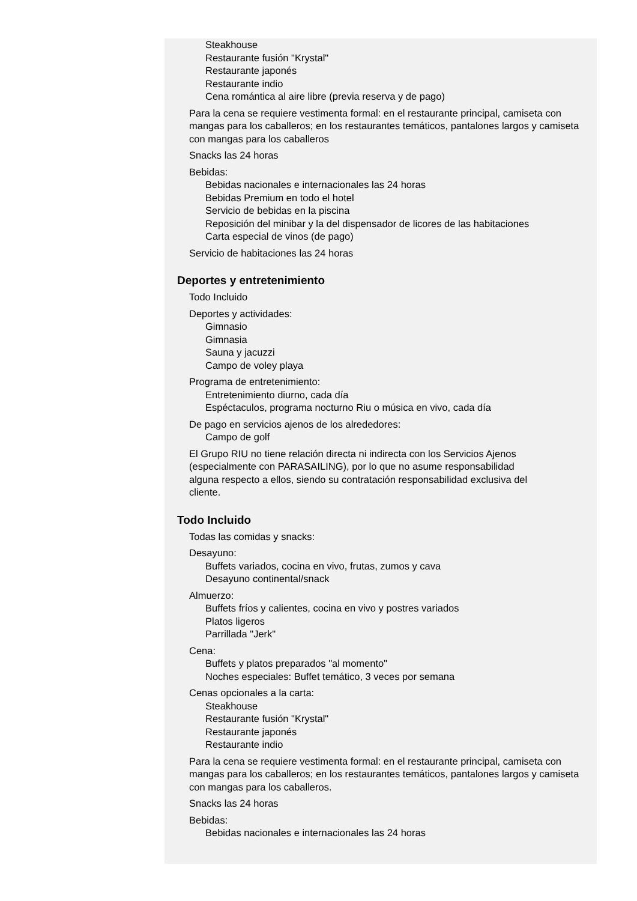Steakhouse
Restaurante fusión "Krystal"
Restaurante japonés
Restaurante indio
Cena romántica al aire libre (previa reserva y de pago)
Para la cena se requiere vestimenta formal: en el restaurante principal, camiseta con mangas para los caballeros; en los restaurantes temáticos, pantalones largos y camiseta con mangas para los caballeros
Snacks las 24 horas
Bebidas:
Bebidas nacionales e internacionales las 24 horas
Bebidas Premium en todo el hotel
Servicio de bebidas en la piscina
Reposición del minibar y la del dispensador de licores de las habitaciones
Carta especial de vinos (de pago)
Servicio de habitaciones las 24 horas
Deportes y entretenimiento
Todo Incluido
Deportes y actividades:
Gimnasio
Gimnasia
Sauna y jacuzzi
Campo de voley playa
Programa de entretenimiento:
Entretenimiento diurno, cada día
Espéctaculos, programa nocturno Riu o música en vivo, cada día
De pago en servicios ajenos de los alrededores:
Campo de golf
El Grupo RIU no tiene relación directa ni indirecta con los Servicios Ajenos (especialmente con PARASAILING), por lo que no asume responsabilidad alguna respecto a ellos, siendo su contratación responsabilidad exclusiva del cliente.
Todo Incluido
Todas las comidas y snacks:
Desayuno:
Buffets variados, cocina en vivo, frutas, zumos y cava
Desayuno continental/snack
Almuerzo:
Buffets fríos y calientes, cocina en vivo y postres variados
Platos ligeros
Parrillada "Jerk"
Cena:
Buffets y platos preparados "al momento"
Noches especiales: Buffet temático, 3 veces por semana
Cenas opcionales a la carta:
Steakhouse
Restaurante fusión "Krystal"
Restaurante japonés
Restaurante indio
Para la cena se requiere vestimenta formal: en el restaurante principal, camiseta con mangas para los caballeros; en los restaurantes temáticos, pantalones largos y camiseta con mangas para los caballeros.
Snacks las 24 horas
Bebidas:
Bebidas nacionales e internacionales las 24 horas